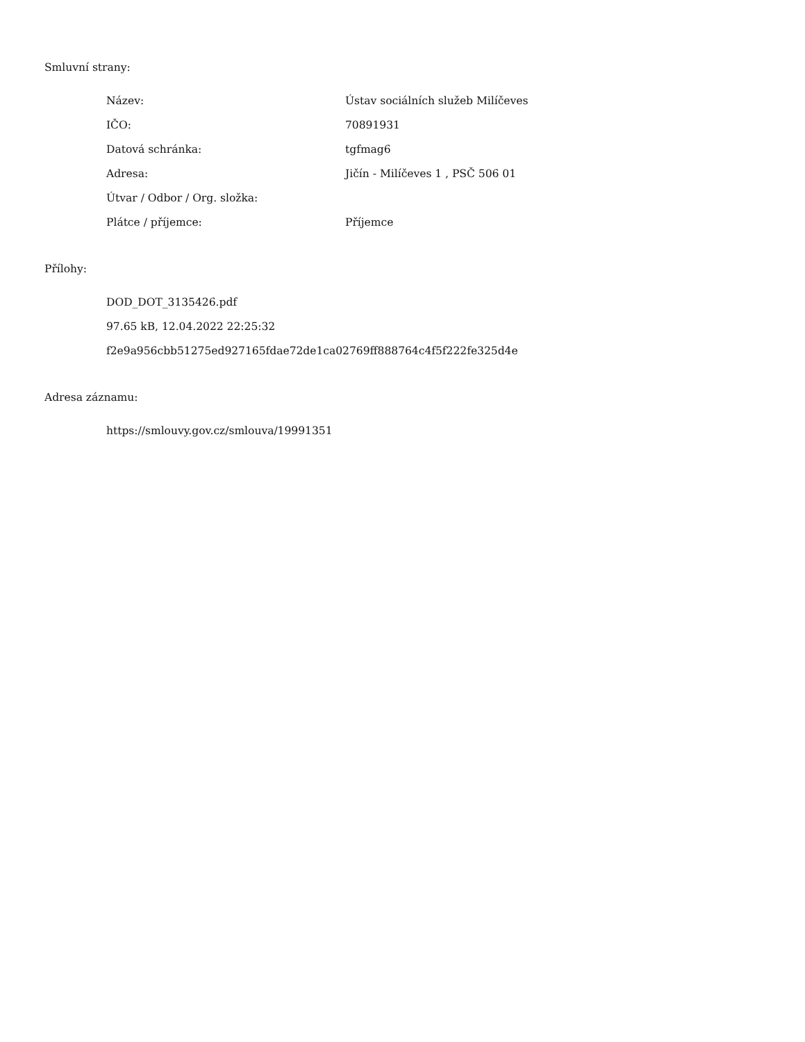Smluvní strany:
| Název: | Ústav sociálních služeb Milíčeves |
| IČO: | 70891931 |
| Datová schránka: | tgfmag6 |
| Adresa: | Jičín - Milíčeves 1 , PSČ 506 01 |
| Útvar / Odbor / Org. složka: | |
| Plátce / příjemce: | Příjemce |
Přílohy:
DOD_DOT_3135426.pdf
97.65 kB, 12.04.2022 22:25:32
f2e9a956cbb51275ed927165fdae72de1ca02769ff888764c4f5f222fe325d4e
Adresa záznamu:
https://smlouvy.gov.cz/smlouva/19991351